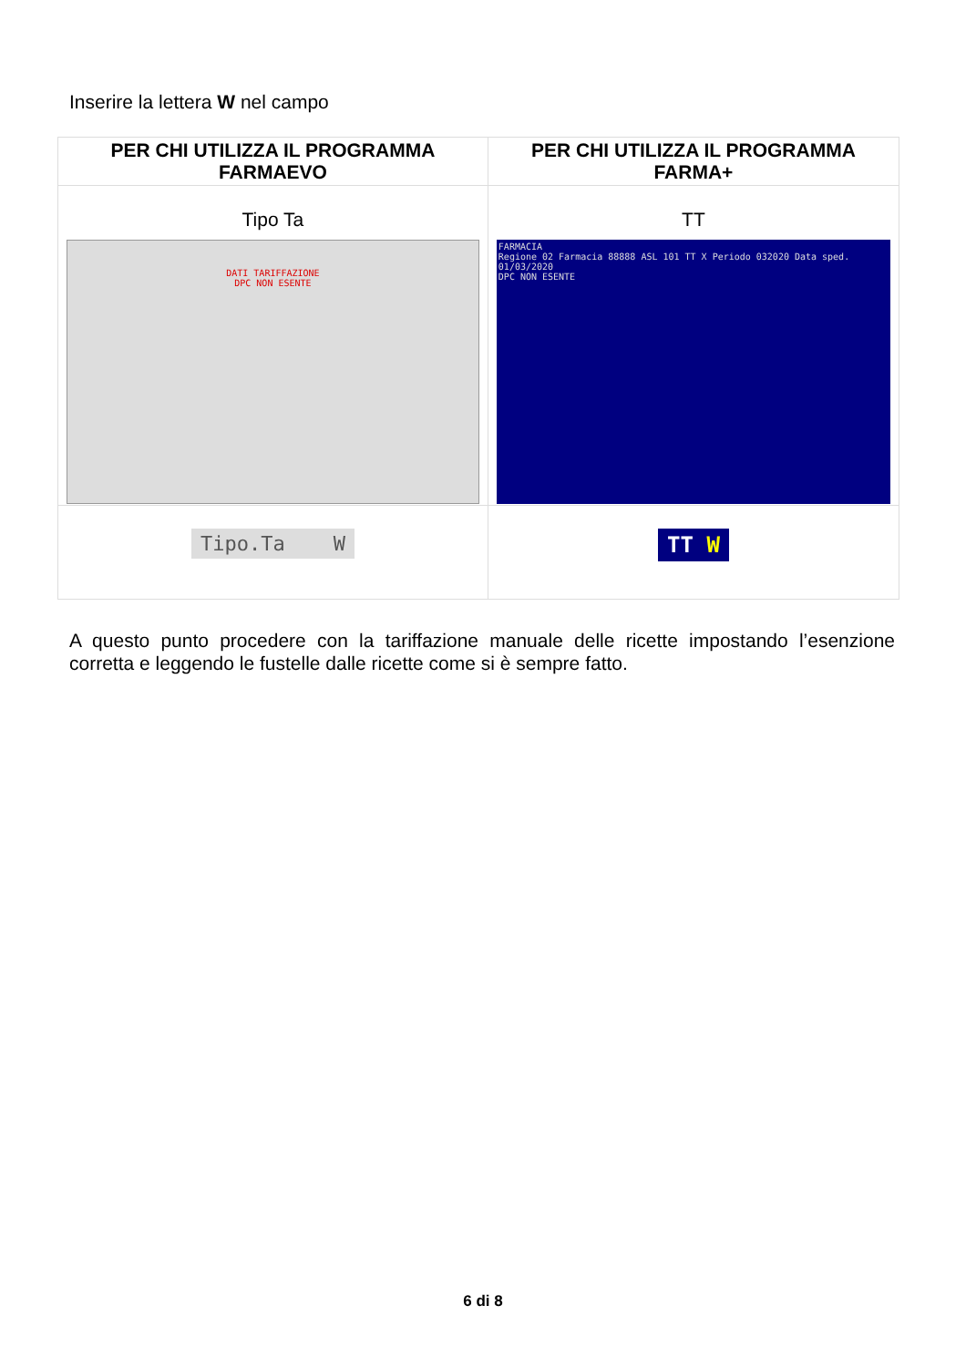Inserire la lettera W nel campo
| PER CHI UTILIZZA IL PROGRAMMA FARMAEVO | PER CHI UTILIZZA IL PROGRAMMA FARMA+ |
| --- | --- |
| Tipo Ta DATI TARIFFAZIONE DPC NON ESENTE | TT FARMACIA Regione 02 Farmacia 88888 ASL 101 TT X Periodo 032020 Data sped. 01/03/2020 DPC NON ESENTE |
| Tipo.Ta W | TT W |
A questo punto procedere con la tariffazione manuale delle ricette impostando l’esenzione corretta e leggendo le fustelle dalle ricette come si è sempre fatto.
6 di 8